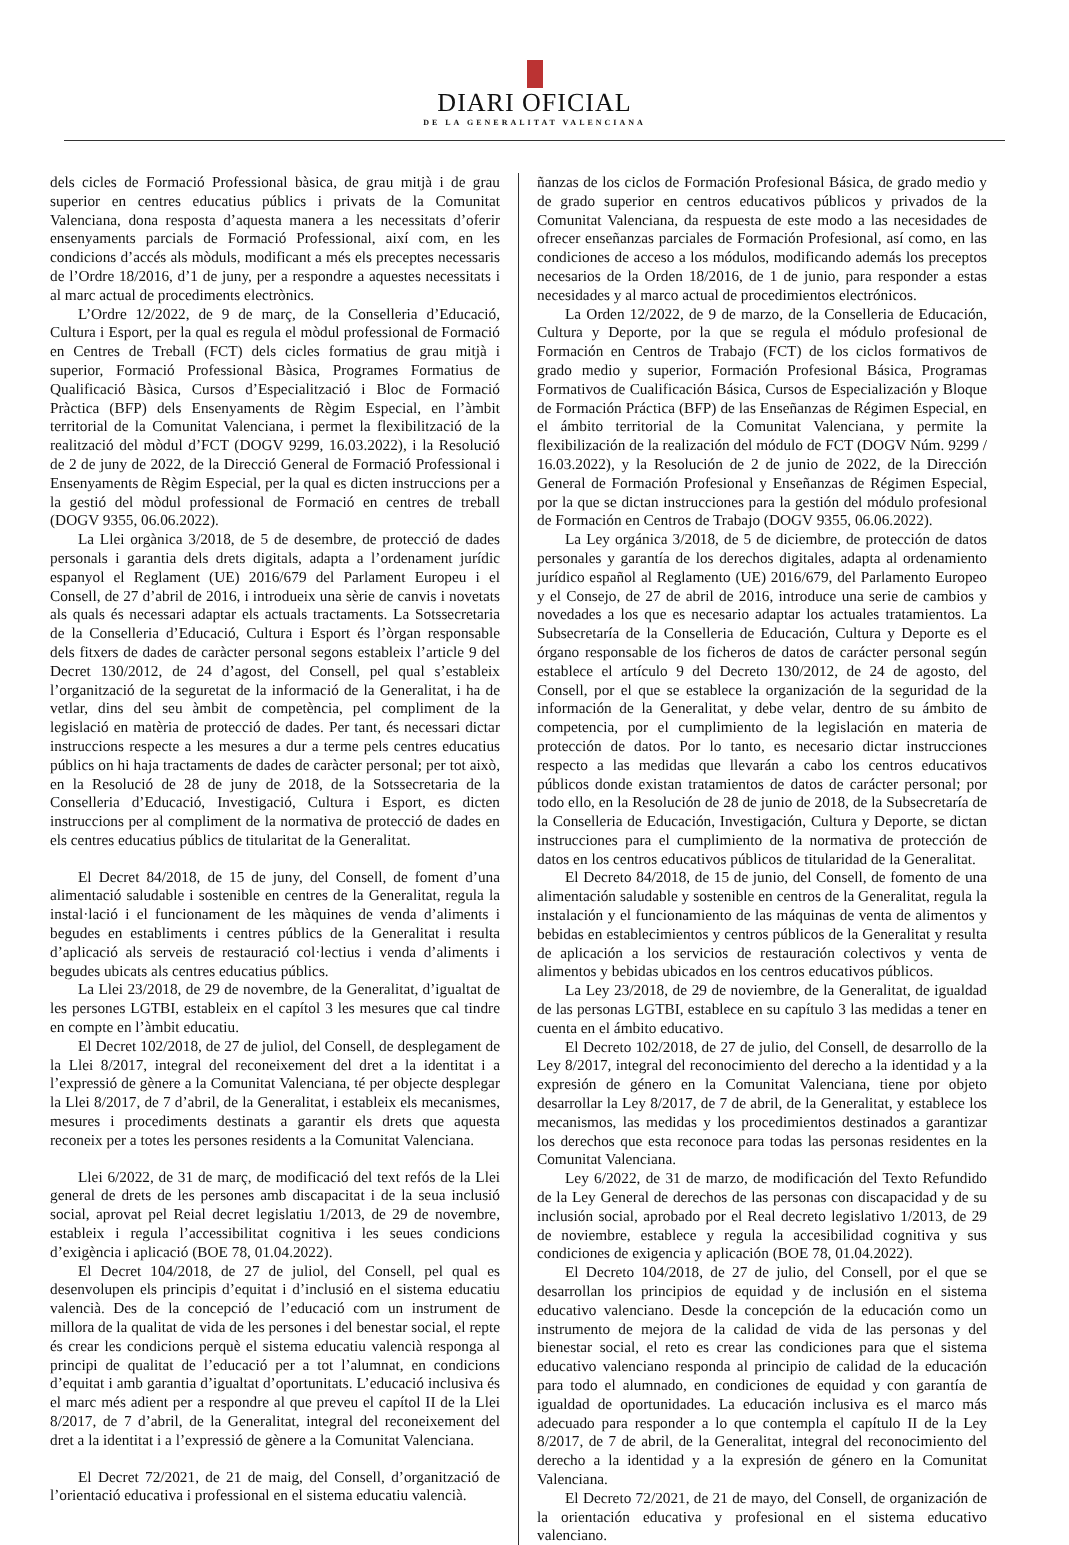DIARI OFICIAL
DE LA GENERALITAT VALENCIANA
dels cicles de Formació Professional bàsica, de grau mitjà i de grau superior en centres educatius públics i privats de la Comunitat Valenciana, dona resposta d’aquesta manera a les necessitats d’oferir ensenyaments parcials de Formació Professional, així com, en les condicions d’accés als mòduls, modificant a més els preceptes necessaris de l’Ordre 18/2016, d’1 de juny, per a respondre a aquestes necessitats i al marc actual de procediments electrònics.
L’Ordre 12/2022, de 9 de març, de la Conselleria d’Educació, Cultura i Esport, per la qual es regula el mòdul professional de Formació en Centres de Treball (FCT) dels cicles formatius de grau mitjà i superior, Formació Professional Bàsica, Programes Formatius de Qualificació Bàsica, Cursos d’Especialització i Bloc de Formació Pràctica (BFP) dels Ensenyaments de Règim Especial, en l’àmbit territorial de la Comunitat Valenciana, i permet la flexibilització de la realització del mòdul d’FCT (DOGV 9299, 16.03.2022), i la Resolució de 2 de juny de 2022, de la Direcció General de Formació Professional i Ensenyaments de Règim Especial, per la qual es dicten instruccions per a la gestió del mòdul professional de Formació en centres de treball (DOGV 9355, 06.06.2022).
La Llei orgànica 3/2018, de 5 de desembre, de protecció de dades personals i garantia dels drets digitals, adapta a l’ordenament jurídic espanyol el Reglament (UE) 2016/679 del Parlament Europeu i el Consell, de 27 d’abril de 2016, i introdueix una sèrie de canvis i novetats als quals és necessari adaptar els actuals tractaments. La Sotssecretaria de la Conselleria d’Educació, Cultura i Esport és l’òrgan responsable dels fitxers de dades de caràcter personal segons estableix l’article 9 del Decret 130/2012, de 24 d’agost, del Consell, pel qual s’estableix l’organització de la seguretat de la informació de la Generalitat, i ha de vetlar, dins del seu àmbit de competència, pel compliment de la legislació en matèria de protecció de dades. Per tant, és necessari dictar instruccions respecte a les mesures a dur a terme pels centres educatius públics on hi haja tractaments de dades de caràcter personal; per tot això, en la Resolució de 28 de juny de 2018, de la Sotssecretaria de la Conselleria d’Educació, Investigació, Cultura i Esport, es dicten instruccions per al compliment de la normativa de protecció de dades en els centres educatius públics de titularitat de la Generalitat.
El Decret 84/2018, de 15 de juny, del Consell, de foment d’una alimentació saludable i sostenible en centres de la Generalitat, regula la instal·lació i el funcionament de les màquines de venda d’aliments i begudes en establiments i centres públics de la Generalitat i resulta d’aplicació als serveis de restauració col·lectius i venda d’aliments i begudes ubicats als centres educatius públics.
La Llei 23/2018, de 29 de novembre, de la Generalitat, d’igualtat de les persones LGTBI, estableix en el capítol 3 les mesures que cal tindre en compte en l’àmbit educatiu.
El Decret 102/2018, de 27 de juliol, del Consell, de desplegament de la Llei 8/2017, integral del reconeixement del dret a la identitat i a l’expressió de gènere a la Comunitat Valenciana, té per objecte desplegar la Llei 8/2017, de 7 d’abril, de la Generalitat, i estableix els mecanismes, mesures i procediments destinats a garantir els drets que aquesta reconeix per a totes les persones residents a la Comunitat Valenciana.
Llei 6/2022, de 31 de març, de modificació del text refós de la Llei general de drets de les persones amb discapacitat i de la seua inclusió social, aprovat pel Reial decret legislatiu 1/2013, de 29 de novembre, estableix i regula l’accessibilitat cognitiva i les seues condicions d’exigència i aplicació (BOE 78, 01.04.2022).
El Decret 104/2018, de 27 de juliol, del Consell, pel qual es desenvolupen els principis d’equitat i d’inclusió en el sistema educatiu valencià. Des de la concepció de l’educació com un instrument de millora de la qualitat de vida de les persones i del benestar social, el repte és crear les condicions perquè el sistema educatiu valencià responga al principi de qualitat de l’educació per a tot l’alumnat, en condicions d’equitat i amb garantia d’igualtat d’oportunitats. L’educació inclusiva és el marc més adient per a respondre al que preveu el capítol II de la Llei 8/2017, de 7 d’abril, de la Generalitat, integral del reconeixement del dret a la identitat i a l’expressió de gènere a la Comunitat Valenciana.
El Decret 72/2021, de 21 de maig, del Consell, d’organització de l’orientació educativa i professional en el sistema educatiu valencià.
ñanzas de los ciclos de Formación Profesional Básica, de grado medio y de grado superior en centros educativos públicos y privados de la Comunitat Valenciana, da respuesta de este modo a las necesidades de ofrecer enseñanzas parciales de Formación Profesional, así como, en las condiciones de acceso a los módulos, modificando además los preceptos necesarios de la Orden 18/2016, de 1 de junio, para responder a estas necesidades y al marco actual de procedimientos electrónicos.
La Orden 12/2022, de 9 de marzo, de la Conselleria de Educación, Cultura y Deporte, por la que se regula el módulo profesional de Formación en Centros de Trabajo (FCT) de los ciclos formativos de grado medio y superior, Formación Profesional Básica, Programas Formativos de Cualificación Básica, Cursos de Especialización y Bloque de Formación Práctica (BFP) de las Enseñanzas de Régimen Especial, en el ámbito territorial de la Comunitat Valenciana, y permite la flexibilización de la realización del módulo de FCT (DOGV Núm. 9299 / 16.03.2022), y la Resolución de 2 de junio de 2022, de la Dirección General de Formación Profesional y Enseñanzas de Régimen Especial, por la que se dictan instrucciones para la gestión del módulo profesional de Formación en Centros de Trabajo (DOGV 9355, 06.06.2022).
La Ley orgánica 3/2018, de 5 de diciembre, de protección de datos personales y garantía de los derechos digitales, adapta al ordenamiento jurídico español al Reglamento (UE) 2016/679, del Parlamento Europeo y el Consejo, de 27 de abril de 2016, introduce una serie de cambios y novedades a los que es necesario adaptar los actuales tratamientos. La Subsecretaría de la Conselleria de Educación, Cultura y Deporte es el órgano responsable de los ficheros de datos de carácter personal según establece el artículo 9 del Decreto 130/2012, de 24 de agosto, del Consell, por el que se establece la organización de la seguridad de la información de la Generalitat, y debe velar, dentro de su ámbito de competencia, por el cumplimiento de la legislación en materia de protección de datos. Por lo tanto, es necesario dictar instrucciones respecto a las medidas que llevarán a cabo los centros educativos públicos donde existan tratamientos de datos de carácter personal; por todo ello, en la Resolución de 28 de junio de 2018, de la Subsecretaría de la Conselleria de Educación, Investigación, Cultura y Deporte, se dictan instrucciones para el cumplimiento de la normativa de protección de datos en los centros educativos públicos de titularidad de la Generalitat.
El Decreto 84/2018, de 15 de junio, del Consell, de fomento de una alimentación saludable y sostenible en centros de la Generalitat, regula la instalación y el funcionamiento de las máquinas de venta de alimentos y bebidas en establecimientos y centros públicos de la Generalitat y resulta de aplicación a los servicios de restauración colectivos y venta de alimentos y bebidas ubicados en los centros educativos públicos.
La Ley 23/2018, de 29 de noviembre, de la Generalitat, de igualdad de las personas LGTBI, establece en su capítulo 3 las medidas a tener en cuenta en el ámbito educativo.
El Decreto 102/2018, de 27 de julio, del Consell, de desarrollo de la Ley 8/2017, integral del reconocimiento del derecho a la identidad y a la expresión de género en la Comunitat Valenciana, tiene por objeto desarrollar la Ley 8/2017, de 7 de abril, de la Generalitat, y establece los mecanismos, las medidas y los procedimientos destinados a garantizar los derechos que esta reconoce para todas las personas residentes en la Comunitat Valenciana.
Ley 6/2022, de 31 de marzo, de modificación del Texto Refundido de la Ley General de derechos de las personas con discapacidad y de su inclusión social, aprobado por el Real decreto legislativo 1/2013, de 29 de noviembre, establece y regula la accesibilidad cognitiva y sus condiciones de exigencia y aplicación (BOE 78, 01.04.2022).
El Decreto 104/2018, de 27 de julio, del Consell, por el que se desarrollan los principios de equidad y de inclusión en el sistema educativo valenciano. Desde la concepción de la educación como un instrumento de mejora de la calidad de vida de las personas y del bienestar social, el reto es crear las condiciones para que el sistema educativo valenciano responda al principio de calidad de la educación para todo el alumnado, en condiciones de equidad y con garantía de igualdad de oportunidades. La educación inclusiva es el marco más adecuado para responder a lo que contempla el capítulo II de la Ley 8/2017, de 7 de abril, de la Generalitat, integral del reconocimiento del derecho a la identidad y a la expresión de género en la Comunitat Valenciana.
El Decreto 72/2021, de 21 de mayo, del Consell, de organización de la orientación educativa y profesional en el sistema educativo valenciano.